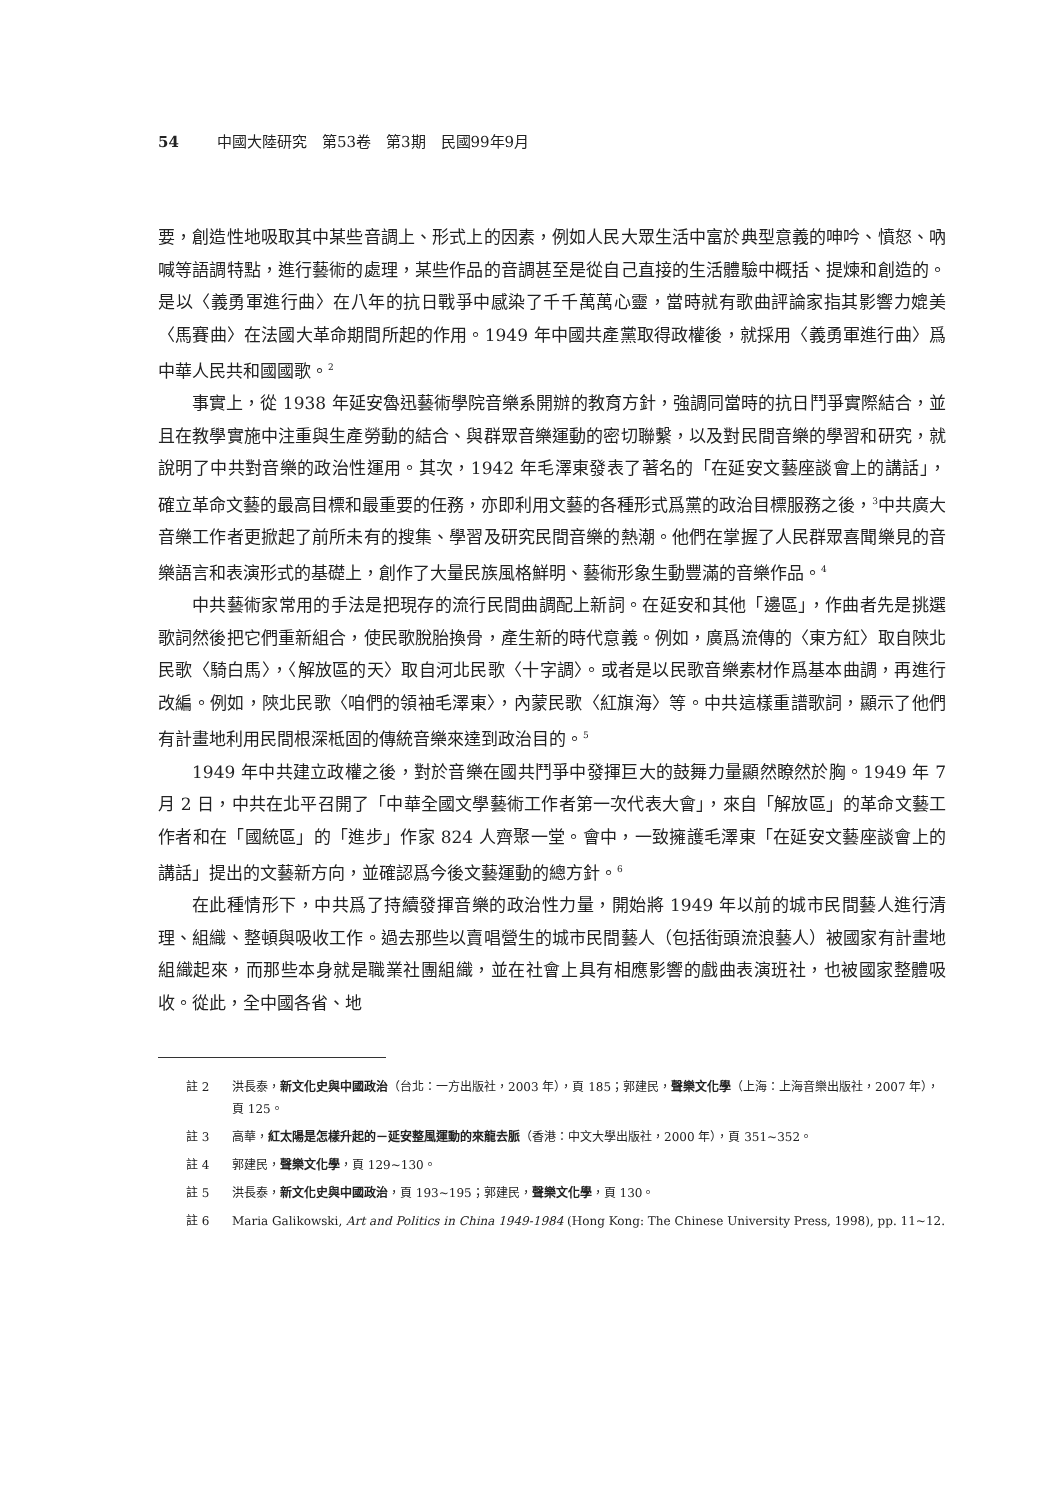54 中國大陸研究　第53卷　第3期　民國99年9月
要，創造性地吸取其中某些音調上、形式上的因素，例如人民大眾生活中富於典型意義的呻吟、憤怒、吶喊等語調特點，進行藝術的處理，某些作品的音調甚至是從自己直接的生活體驗中概括、提煉和創造的。是以〈義勇軍進行曲〉在八年的抗日戰爭中感染了千千萬萬心靈，當時就有歌曲評論家指其影響力媲美〈馬賽曲〉在法國大革命期間所起的作用。1949 年中國共產黨取得政權後，就採用〈義勇軍進行曲〉爲中華人民共和國國歌。<sup>2</sup>
事實上，從 1938 年延安魯迅藝術學院音樂系開辦的教育方針，強調同當時的抗日鬥爭實際結合，並且在教學實施中注重與生產勞動的結合、與群眾音樂運動的密切聯繫，以及對民間音樂的學習和研究，就說明了中共對音樂的政治性運用。其次，1942 年毛澤東發表了著名的「在延安文藝座談會上的講話」，確立革命文藝的最高目標和最重要的任務，亦即利用文藝的各種形式爲黨的政治目標服務之後，<sup>3</sup>中共廣大音樂工作者更掀起了前所未有的搜集、學習及研究民間音樂的熱潮。他們在掌握了人民群眾喜聞樂見的音樂語言和表演形式的基礎上，創作了大量民族風格鮮明、藝術形象生動豐滿的音樂作品。<sup>4</sup>
中共藝術家常用的手法是把現存的流行民間曲調配上新詞。在延安和其他「邊區」，作曲者先是挑選歌詞然後把它們重新組合，使民歌脫胎換骨，產生新的時代意義。例如，廣爲流傳的〈東方紅〉取自陝北民歌〈騎白馬〉，〈解放區的天〉取自河北民歌〈十字調〉。或者是以民歌音樂素材作爲基本曲調，再進行改編。例如，陝北民歌〈咱們的領袖毛澤東〉，內蒙民歌〈紅旗海〉等。中共這樣重譜歌詞，顯示了他們有計畫地利用民間根深柢固的傳統音樂來達到政治目的。<sup>5</sup>
1949 年中共建立政權之後，對於音樂在國共鬥爭中發揮巨大的鼓舞力量顯然瞭然於胸。1949 年 7 月 2 日，中共在北平召開了「中華全國文學藝術工作者第一次代表大會」，來自「解放區」的革命文藝工作者和在「國統區」的「進步」作家 824 人齊聚一堂。會中，一致擁護毛澤東「在延安文藝座談會上的講話」提出的文藝新方向，並確認爲今後文藝運動的總方針。<sup>6</sup>
在此種情形下，中共爲了持續發揮音樂的政治性力量，開始將 1949 年以前的城市民間藝人進行清理、組織、整頓與吸收工作。過去那些以賣唱營生的城市民間藝人（包括街頭流浪藝人）被國家有計畫地組織起來，而那些本身就是職業社團組織，並在社會上具有相應影響的戲曲表演班社，也被國家整體吸收。從此，全中國各省、地
註 2 洪長泰，新文化史與中國政治（台北：一方出版社，2003 年），頁 185；郭建民，聲樂文化學（上海：上海音樂出版社，2007 年），頁 125。
註 3 高華，紅太陽是怎樣升起的－延安整風運動的來龍去脈（香港：中文大學出版社，2000 年），頁 351~352。
註 4 郭建民，聲樂文化學，頁 129~130。
註 5 洪長泰，新文化史與中國政治，頁 193~195；郭建民，聲樂文化學，頁 130。
註 6 Maria Galikowski, Art and Politics in China 1949-1984 (Hong Kong: The Chinese University Press, 1998), pp. 11~12.